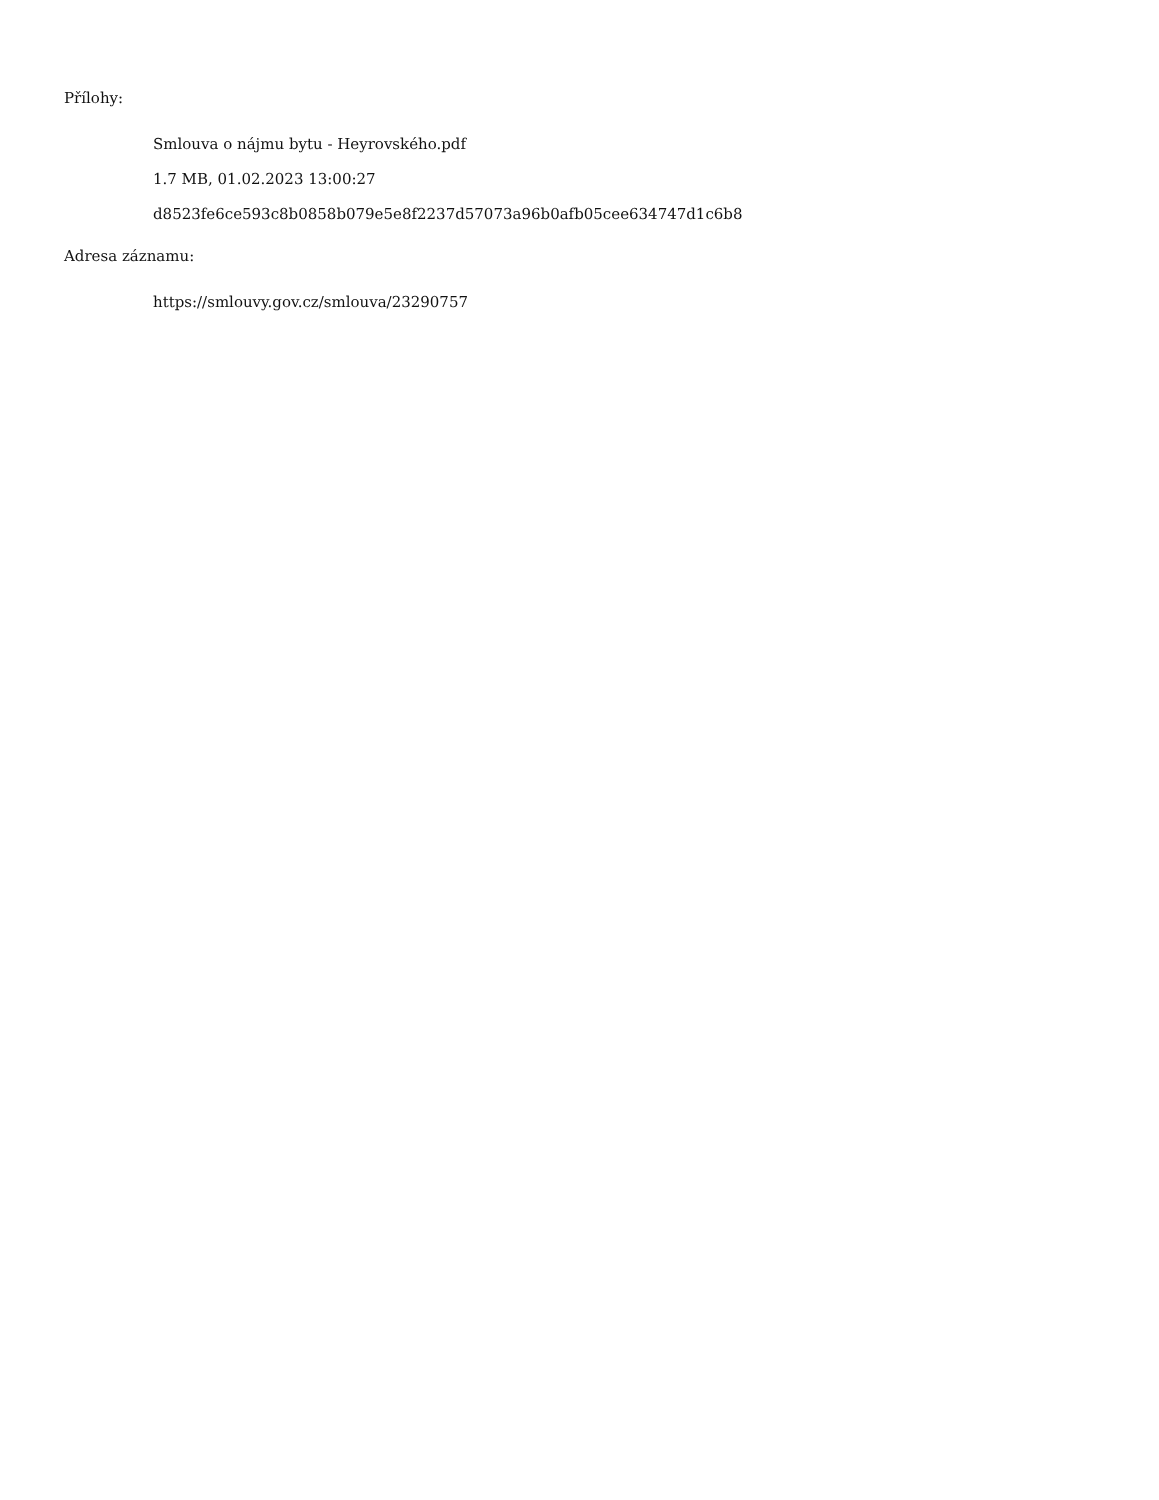Přílohy:
Smlouva o nájmu bytu - Heyrovského.pdf
1.7 MB, 01.02.2023 13:00:27
d8523fe6ce593c8b0858b079e5e8f2237d57073a96b0afb05cee634747d1c6b8
Adresa záznamu:
https://smlouvy.gov.cz/smlouva/23290757